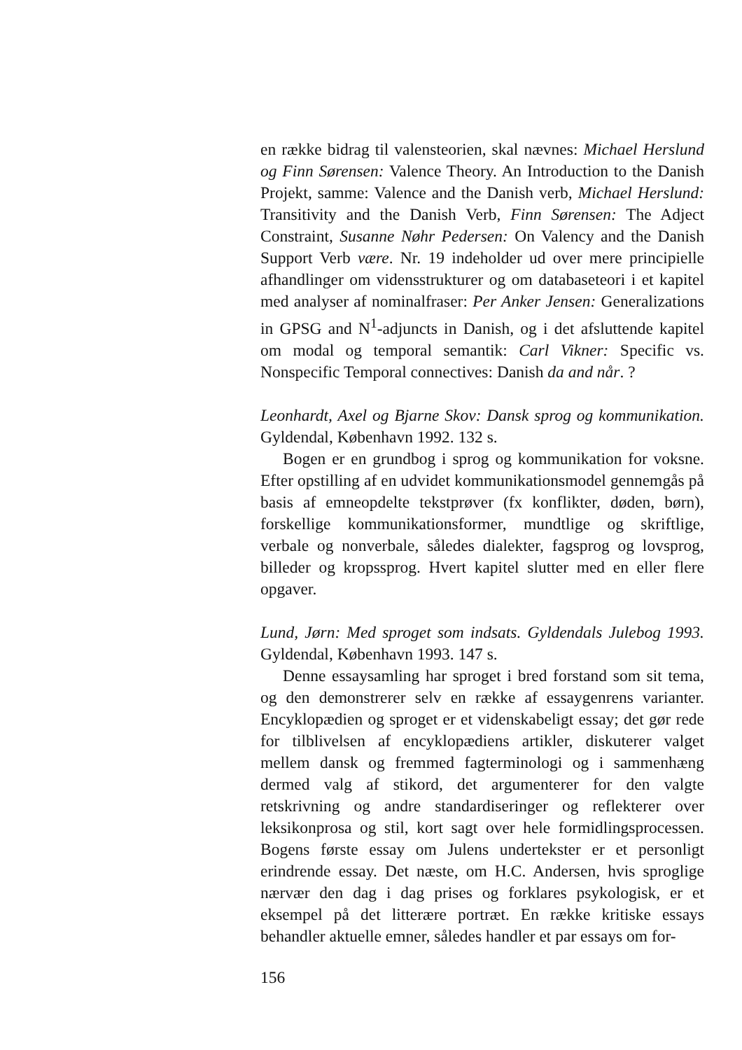en række bidrag til valensteorien, skal nævnes: Michael Herslund og Finn Sørensen: Valence Theory. An Introduction to the Danish Projekt, samme: Valence and the Danish verb, Michael Herslund: Transitivity and the Danish Verb, Finn Sørensen: The Adject Constraint, Susanne Nøhr Pedersen: On Valency and the Danish Support Verb være. Nr. 19 indeholder ud over mere principielle afhandlinger om vidensstrukturer og om databaseteori i et kapitel med analyser af nominalfraser: Per Anker Jensen: Generalizations in GPSG and N<sup>1</sup>-adjuncts in Danish, og i det afsluttende kapitel om modal og temporal semantik: Carl Vikner: Specific vs. Nonspecific Temporal connectives: Danish da and når. ?
Leonhardt, Axel og Bjarne Skov: Dansk sprog og kommunikation. Gyldendal, København 1992. 132 s.
Bogen er en grundbog i sprog og kommunikation for voksne. Efter opstilling af en udvidet kommunikationsmodel gennemgås på basis af emneopdelte tekstprøver (fx konflikter, døden, børn), forskellige kommunikationsformer, mundtlige og skriftlige, verbale og nonverbale, således dialekter, fagsprog og lovsprog, billeder og kropssprog. Hvert kapitel slutter med en eller flere opgaver.
Lund, Jørn: Med sproget som indsats. Gyldendals Julebog 1993. Gyldendal, København 1993. 147 s.
Denne essaysamling har sproget i bred forstand som sit tema, og den demonstrerer selv en række af essaygenrens varianter. Encyklopædien og sproget er et videnskabeligt essay; det gør rede for tilblivelsen af encyklopædiens artikler, diskuterer valget mellem dansk og fremmed fagterminologi og i sammenhæng dermed valg af stikord, det argumenterer for den valgte retskrivning og andre standardiseringer og reflekterer over leksikonprosa og stil, kort sagt over hele formidlingsprocessen. Bogens første essay om Julens undertekster er et personligt erindrende essay. Det næste, om H.C. Andersen, hvis sproglige nærvær den dag i dag prises og forklares psykologisk, er et eksempel på det litterære portræt. En række kritiske essays behandler aktuelle emner, således handler et par essays om for-
156